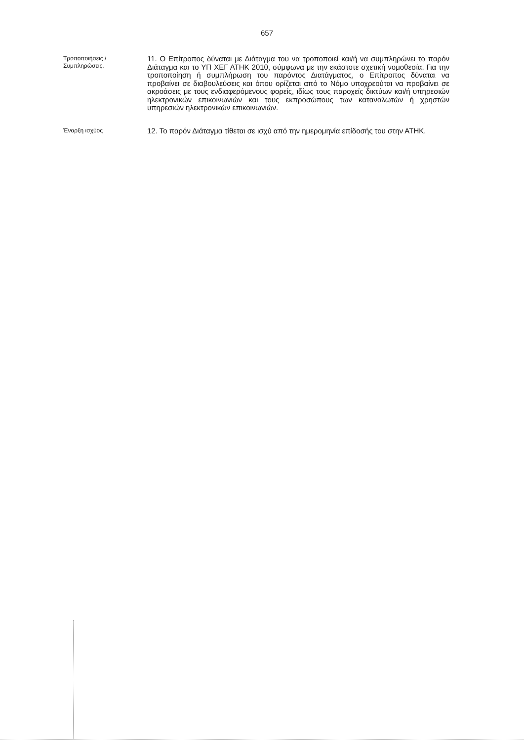657
Τροποποιήσεις / Συμπληρώσεις.
11. Ο Επίτροπος δύναται με Διάταγμα του να τροποποιεί και/ή να συμπληρώνει το παρόν Διάταγμα και το ΥΠ ΧΕΓ ΑΤΗΚ 2010, σύμφωνα με την εκάστοτε σχετική νομοθεσία. Για την τροποποίηση ή συμπλήρωση του παρόντος Διατάγματος, ο Επίτροπος δύναται να προβαίνει σε διαβουλεύσεις και όπου ορίζεται από το Νόμο υποχρεούται να προβαίνει σε ακροάσεις με τους ενδιαφερόμενους φορείς, ιδίως τους παροχείς δικτύων και/ή υπηρεσιών ηλεκτρονικών επικοινωνιών και τους εκπροσώπους των καταναλωτών ή χρηστών υπηρεσιών ηλεκτρονικών επικοινωνιών.
Έναρξη ισχύος
12. Το παρόν Διάταγμα τίθεται σε ισχύ από την ημερομηνία επίδοσής του στην ΑΤΗΚ.